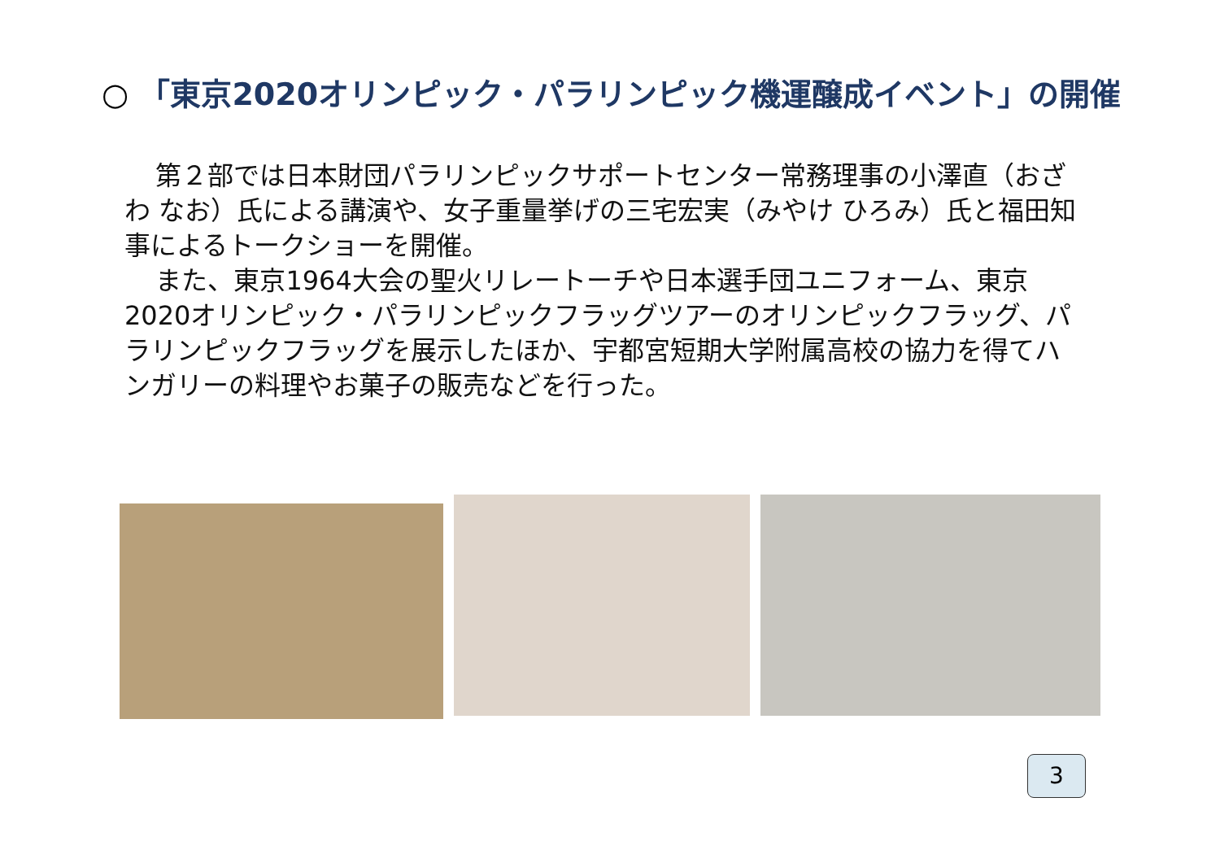○ 「東京2020オリンピック・パラリンピック機運醸成イベント」の開催
第２部では日本財団パラリンピックサポートセンター常務理事の小澤直（おざわ なお）氏による講演や、女子重量挙げの三宅宏実（みやけ ひろみ）氏と福田知事によるトークショーを開催。
また、東京1964大会の聖火リレートーチや日本選手団ユニフォーム、東京2020オリンピック・パラリンピックフラッグツアーのオリンピックフラッグ、パラリンピックフラッグを展示したほか、宇都宮短期大学附属高校の協力を得てハンガリーの料理やお菓子の販売などを行った。
3